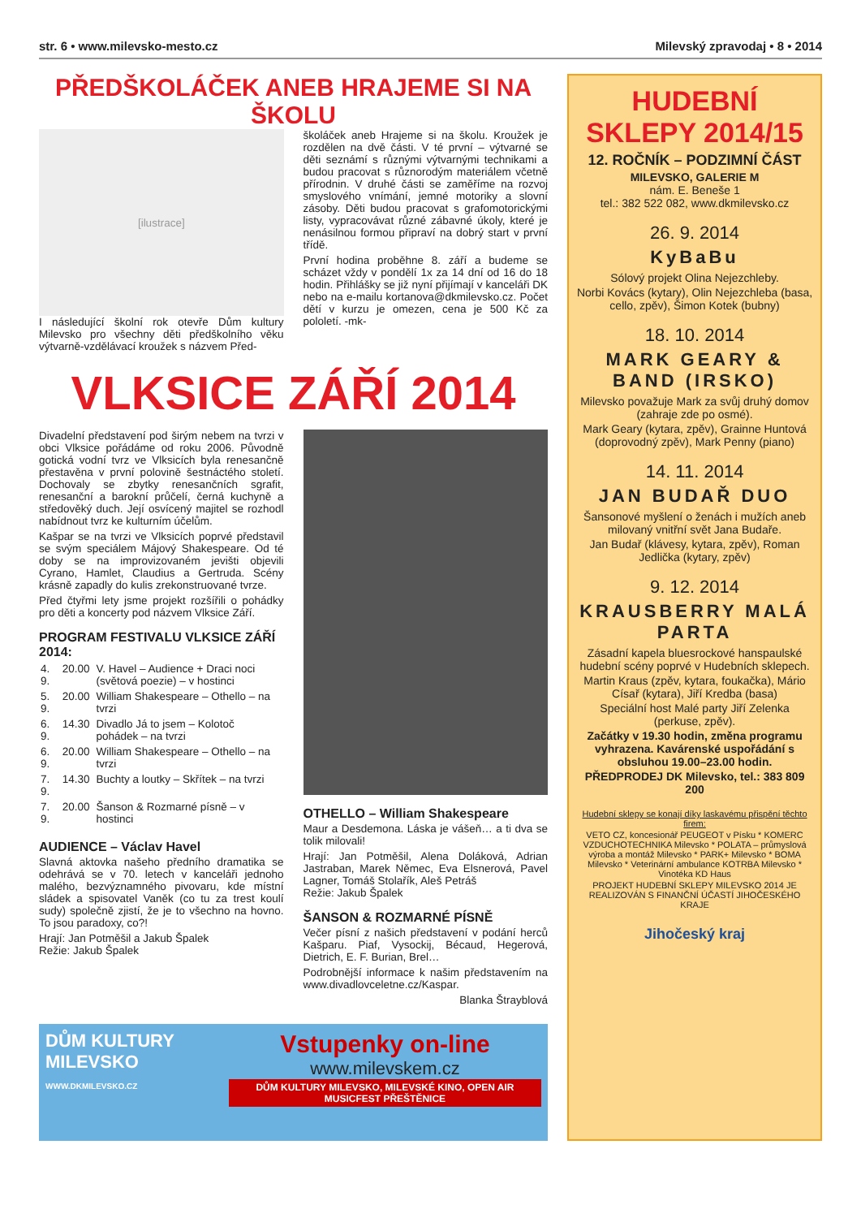str. 6 • www.milevsko-mesto.cz Milevský zpravodaj • 8 • 2014
PŘEDŠKOLÁČEK ANEB HRAJEME SI NA ŠKOLU
[ilustrace]
I následující školní rok otevře Dům kultury Milevsko pro všechny děti předškolního věku výtvarně-vzdělávací kroužek s názvem Před-
školáček aneb Hrajeme si na školu. Kroužek je rozdělen na dvě části. V té první – výtvarné se děti seznámí s různými výtvarnými technikami a budou pracovat s různorodým materiálem včetně přírodnin. V druhé části se zaměříme na rozvoj smyslového vnímání, jemné motoriky a slovní zásoby. Děti budou pracovat s grafomotorickými listy, vypracovávat různé zábavné úkoly, které je nenásilnou formou připraví na dobrý start v první třídě.
První hodina proběhne 8. září a budeme se scházet vždy v pondělí 1x za 14 dní od 16 do 18 hodin. Přihlášky se již nyní přijímají v kanceláři DK nebo na e-mailu kortanova@dkmilevsko.cz. Počet dětí v kurzu je omezen, cena je 500 Kč za pololetí. -mk-
VLKSICE ZÁŘÍ 2014
Divadelní představení pod širým nebem na tvrzi v obci Vlksice pořádáme od roku 2006. Původně gotická vodní tvrz ve Vlksicích byla renesančně přestavěna v první polovině šestnáctého století. Dochovaly se zbytky renesančních sgrafit, renesanční a barokní průčelí, černá kuchyně a středověký duch. Její osvícený majitel se rozhodl nabídnout tvrz ke kulturním účelům.
Kašpar se na tvrzi ve Vlksicích poprvé představil se svým speciálem Májový Shakespeare. Od té doby se na improvizovaném jevišti objevili Cyrano, Hamlet, Claudius a Gertruda. Scény krásně zapadly do kulis zrekonstruované tvrze.
Před čtyřmi lety jsme projekt rozšířili o pohádky pro děti a koncerty pod názvem Vlksice Září.
PROGRAM FESTIVALU VLKSICE ZÁŘÍ 2014:
| 4. 9. | 20.00 | V. Havel – Audience + Draci noci (světová poezie) – v hostinci |
| 5. 9. | 20.00 | William Shakespeare – Othello – na tvrzi |
| 6. 9. | 14.30 | Divadlo Já to jsem – Kolotoč pohádek – na tvrzi |
| 6. 9. | 20.00 | William Shakespeare – Othello – na tvrzi |
| 7. 9. | 14.30 | Buchty a loutky – Skřítek – na tvrzi |
| 7. 9. | 20.00 | Šanson & Rozmarné písně – v hostinci |
AUDIENCE – Václav Havel
Slavná aktovka našeho předního dramatika se odehrává se v 70. letech v kanceláři jednoho malého, bezvýznamného pivovaru, kde místní sládek a spisovatel Vaněk (co tu za trest koulí sudy) společně zjistí, že je to všechno na hovno. To jsou paradoxy, co?!
Hrají: Jan Potměšil a Jakub Špalek
Režie: Jakub Špalek
OTHELLO – William Shakespeare
Maur a Desdemona. Láska je vášeň… a ti dva se tolik milovali!
Hrají: Jan Potměšil, Alena Doláková, Adrian Jastraban, Marek Němec, Eva Elsnerová, Pavel Lagner, Tomáš Stolařík, Aleš Petráš
Režie: Jakub Špalek
ŠANSON & ROZMARNÉ PÍSNĚ
Večer písní z našich představení v podání herců Kašparu. Piaf, Vysockij, Bécaud, Hegerová, Dietrich, E. F. Burian, Brel…
Podrobnější informace k našim představením na www.divadlovceletne.cz/Kaspar.
Blanka Štrayblová
DŮM KULTURY MILEVSKO
WWW.DKMILEVSKO.CZ
Vstupenky on-line
www.milevskem.cz
DŮM KULTURY MILEVSKO, MILEVSKÉ KINO, OPEN AIR MUSICFEST PŘEŠTĚNICE
HUDEBNÍ SKLEPY 2014/15
12. ROČNÍK – PODZIMNÍ ČÁST
MILEVSKO, GALERIE M
nám. E. Beneše 1
tel.: 382 522 082, www.dkmilevsko.cz
26. 9. 2014
KyBaBu
Sólový projekt Olina Nejezchleby.
Norbi Kovács (kytary), Olin Nejezchleba (basa, cello, zpěv), Šimon Kotek (bubny)
18. 10. 2014
MARK GEARY & BAND (IRSKO)
Milevsko považuje Mark za svůj druhý domov (zahraje zde po osmé).
Mark Geary (kytara, zpěv), Grainne Huntová (doprovodný zpěv), Mark Penny (piano)
14. 11. 2014
JAN BUDAŘ DUO
Šansonové myšlení o ženách i mužích aneb milovaný vnitřní svět Jana Budaře.
Jan Budař (klávesy, kytara, zpěv), Roman Jedlička (kytary, zpěv)
9. 12. 2014
KRAUSBERRY MALÁ PARTA
Zásadní kapela bluesrockové hanspaulské hudební scény poprvé v Hudebních sklepech.
Martin Kraus (zpěv, kytara, foukačka), Mário Císař (kytara), Jiří Kredba (basa)
Speciální host Malé party Jiří Zelenka (perkuse, zpěv).
Začátky v 19.30 hodin, změna programu vyhrazena. Kavárenské uspořádání s obsluhou 19.00–23.00 hodin.
PŘEDPRODEJ DK Milevsko, tel.: 383 809 200
Hudební sklepy se konají díky laskavému přispění těchto firem:
VETO CZ, koncesionář PEUGEOT v Písku * KOMERC VZDUCHOTECHNIKA Milevsko * POLATA – průmyslová výroba a montáž Milevsko * PARK+ Milevsko * BOMA Milevsko * Veterinární ambulance KOTRBA Milevsko * Vinotéka KD Haus
PROJEKT HUDEBNÍ SKLEPY MILEVSKO 2014 JE REALIZOVÁN S FINANČNÍ ÚČASTÍ JIHOČESKÉHO KRAJE
Jihočeský kraj